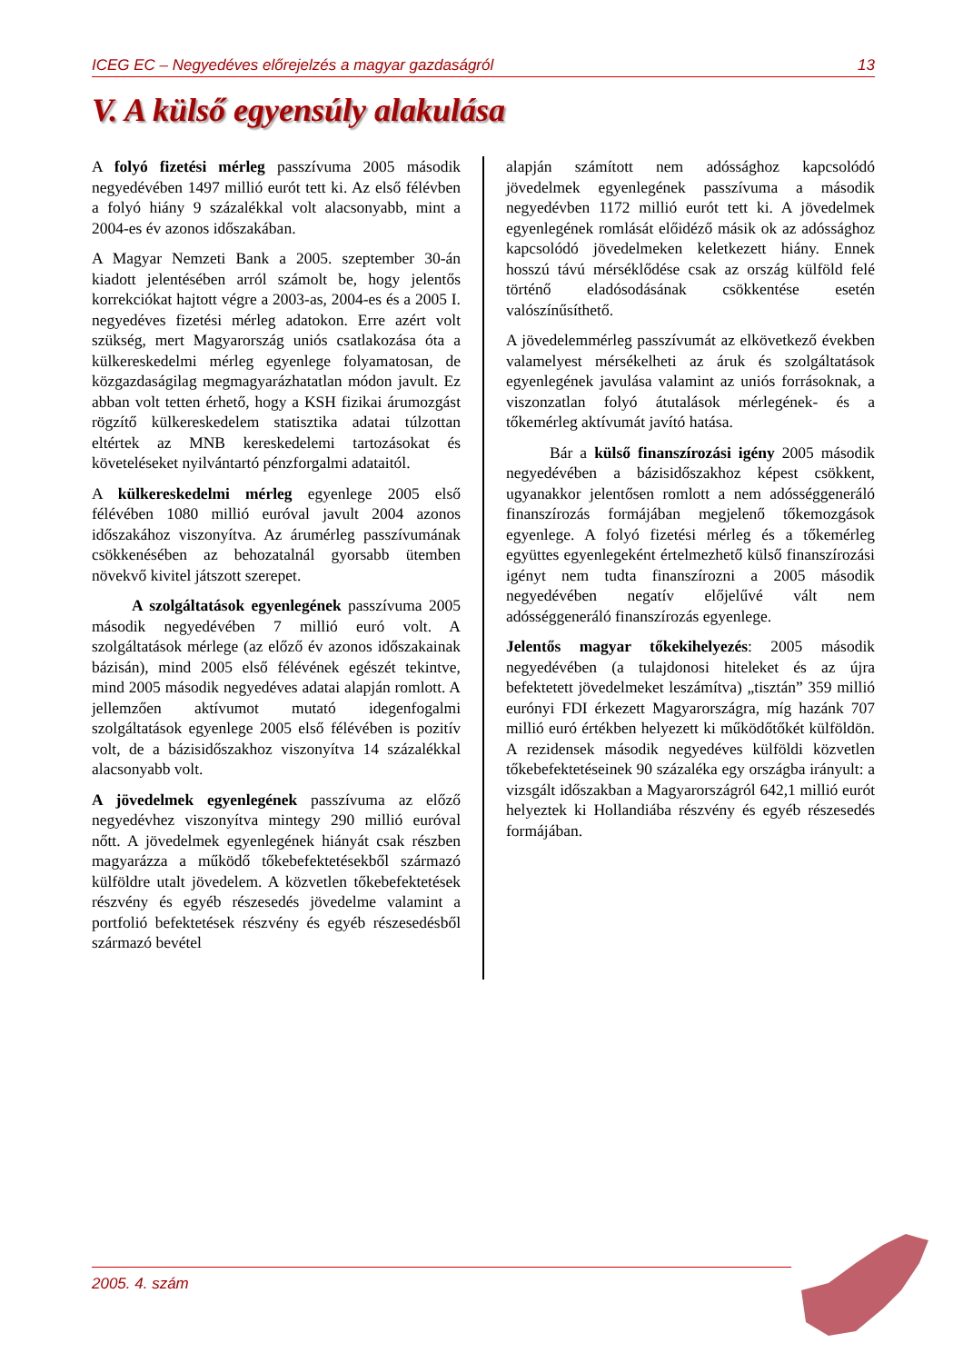ICEG EC – Negyedéves előrejelzés a magyar gazdaságról 13
V. A külső egyensúly alakulása
A folyó fizetési mérleg passzívuma 2005 második negyedévében 1497 millió eurót tett ki. Az első félévben a folyó hiány 9 százalékkal volt alacsonyabb, mint a 2004-es év azonos időszakában.
A Magyar Nemzeti Bank a 2005. szeptember 30-án kiadott jelentésében arról számolt be, hogy jelentős korrekciókat hajtott végre a 2003-as, 2004-es és a 2005 I. negyedéves fizetési mérleg adatokon. Erre azért volt szükség, mert Magyarország uniós csatlakozása óta a külkereskedelmi mérleg egyenlege folyamatosan, de közgazdaságilag megmagyarázhatatlan módon javult. Ez abban volt tetten érhető, hogy a KSH fizikai árumozgást rögzítő külkereskedelem statisztika adatai túlzottan eltértek az MNB kereskedelemi tartozásokat és követeléseket nyilvántartó pénzforgalmi adataitól.
A külkereskedelmi mérleg egyenlege 2005 első félévében 1080 millió euróval javult 2004 azonos időszakához viszonyítva. Az árumérleg passzívumának csökkenésében az behozatalnál gyorsabb ütemben növekvő kivitel játszott szerepet.
A szolgáltatások egyenlegének passzívuma 2005 második negyedévében 7 millió euró volt. A szolgáltatások mérlege (az előző év azonos időszakainak bázisán), mind 2005 első félévének egészét tekintve, mind 2005 második negyedéves adatai alapján romlott. A jellemzően aktívumot mutató idegenfogalmi szolgáltatások egyenlege 2005 első félévében is pozitív volt, de a bázisidőszakhoz viszonyítva 14 százalékkal alacsonyabb volt.
A jövedelmek egyenlegének passzívuma az előző negyedévhez viszonyítva mintegy 290 millió euróval nőtt. A jövedelmek egyenlegének hiányát csak részben magyarázza a működő tőkebefektetésekből származó külföldre utalt jövedelem. A közvetlen tőkebefektetések részvény és egyéb részesedés jövedelme valamint a portfolió befektetések részvény és egyéb részesedésből származó bevétel
alapján számított nem adóssághoz kapcsolódó jövedelmek egyenlegének passzívuma a második negyedévben 1172 millió eurót tett ki. A jövedelmek egyenlegének romlását előidéző másik ok az adóssághoz kapcsolódó jövedelmeken keletkezett hiány. Ennek hosszú távú mérséklődése csak az ország külföld felé történő eladósodásának csökkentése esetén valószínűsíthető.
A jövedelemmérleg passzívumát az elkövetkező években valamelyest mérsékelheti az áruk és szolgáltatások egyenlegének javulása valamint az uniós forrásoknak, a viszonzatlan folyó átutalások mérlegének- és a tőkemérleg aktívumát javító hatása.
Bár a külső finanszírozási igény 2005 második negyedévében a bázisidőszakhoz képest csökkent, ugyanakkor jelentősen romlott a nem adósséggeneráló finanszírozás formájában megjelenő tőkemozgások egyenlege. A folyó fizetési mérleg és a tőkemérleg együttes egyenlegeként értelmezhető külső finanszírozási igényt nem tudta finanszírozni a 2005 második negyedévében negatív előjelűvé vált nem adósséggeneráló finanszírozás egyenlege.
Jelentős magyar tőkekihelyezés: 2005 második negyedévében (a tulajdonosi hiteleket és az újra befektetett jövedelmeket leszámítva) „tisztán” 359 millió eurónyi FDI érkezett Magyarországra, míg hazánk 707 millió euró értékben helyezett ki működőtőkét külföldön. A rezidensek második negyedéves külföldi közvetlen tőkebefektetéseinek 90 százaléka egy országba irányult: a vizsgált időszakban a Magyarországról 642,1 millió eurót helyeztek ki Hollandiába részvény és egyéb részesedés formájában.
2005. 4. szám